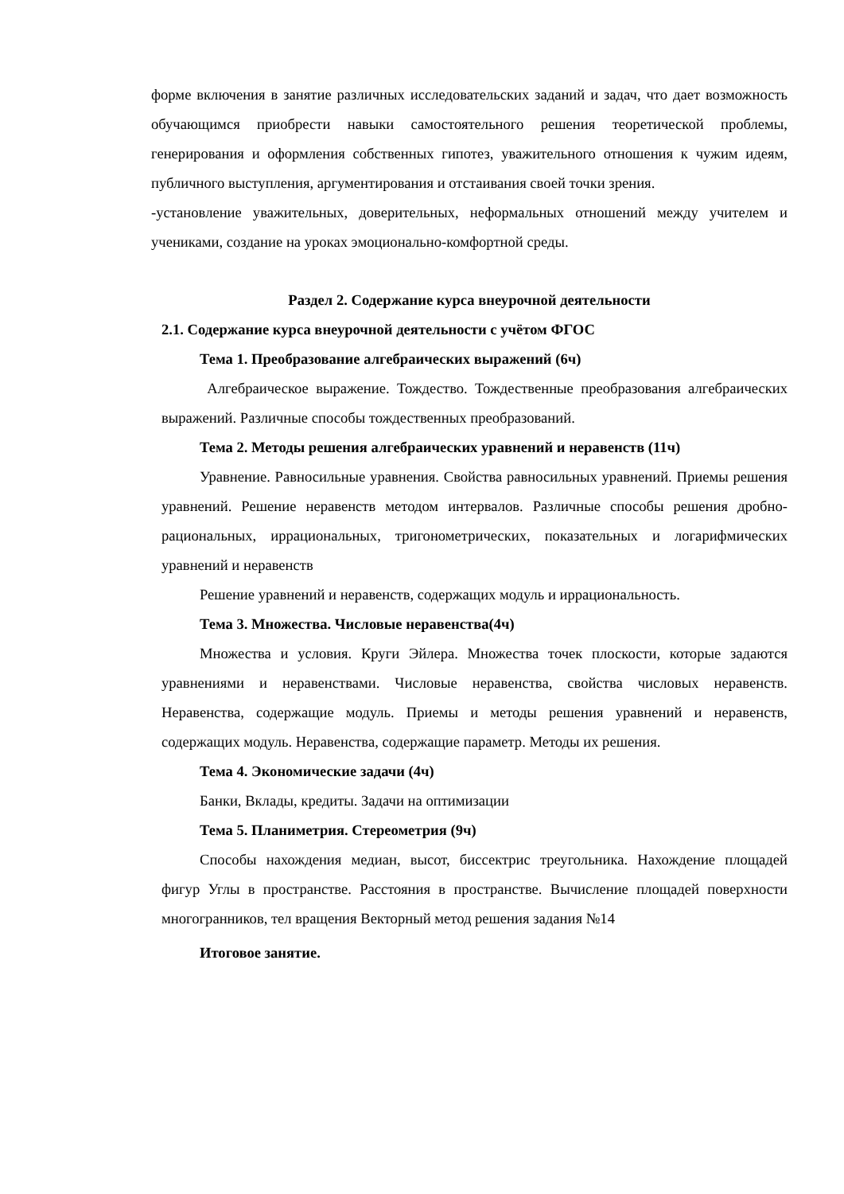форме включения в занятие различных исследовательских заданий и задач, что дает возможность обучающимся приобрести навыки самостоятельного решения теоретической проблемы, генерирования и оформления собственных гипотез, уважительного отношения к чужим идеям, публичного выступления, аргументирования и отстаивания своей точки зрения.
-установление уважительных, доверительных, неформальных отношений между учителем и учениками, создание на уроках эмоционально-комфортной среды.
Раздел 2. Содержание курса внеурочной деятельности
2.1. Содержание курса внеурочной деятельности с учётом ФГОС
Тема 1. Преобразование алгебраических выражений (6ч)
Алгебраическое выражение. Тождество. Тождественные преобразования алгебраических выражений. Различные способы тождественных преобразований.
Тема 2. Методы решения алгебраических уравнений и неравенств (11ч)
Уравнение. Равносильные уравнения. Свойства равносильных уравнений. Приемы решения уравнений. Решение неравенств методом интервалов. Различные способы решения дробно-рациональных, иррациональных, тригонометрических, показательных и логарифмических уравнений и неравенств
Решение уравнений и неравенств, содержащих модуль и иррациональность.
Тема 3. Множества. Числовые неравенства(4ч)
Множества и условия. Круги Эйлера. Множества точек плоскости, которые задаются уравнениями и неравенствами. Числовые неравенства, свойства числовых неравенств. Неравенства, содержащие модуль. Приемы и методы решения уравнений и неравенств, содержащих модуль. Неравенства, содержащие параметр. Методы их решения.
Тема 4. Экономические задачи (4ч)
Банки, Вклады, кредиты. Задачи на оптимизации
Тема 5. Планиметрия. Стереометрия (9ч)
Способы нахождения медиан, высот, биссектрис треугольника. Нахождение площадей фигур Углы в пространстве. Расстояния в пространстве. Вычисление площадей поверхности многогранников, тел вращения Векторный метод решения задания №14
Итоговое занятие.